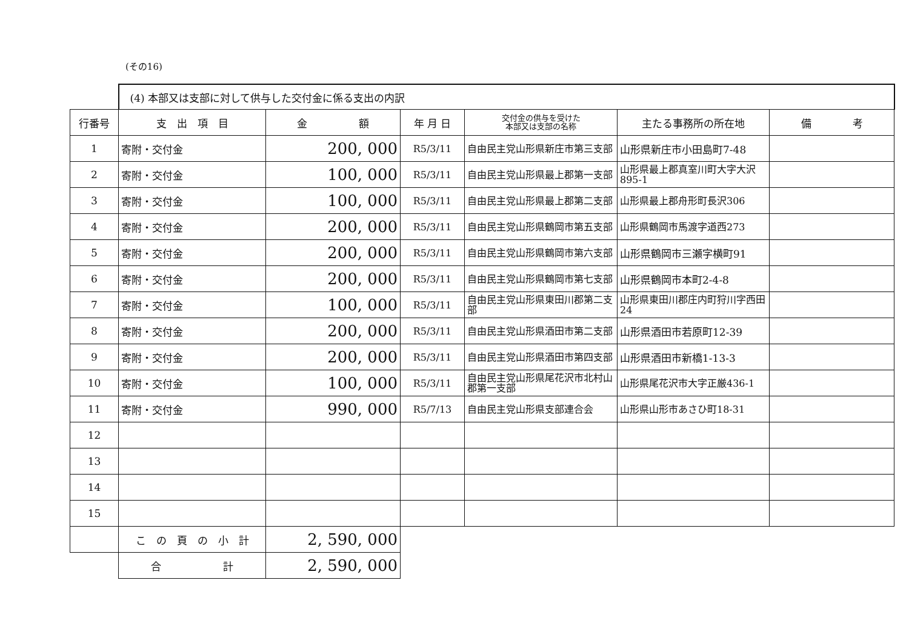(その16)
| | (4) 本部又は支部に対して供与した交付金に係る支出の内訳 | | | | | |
| 行番号 | 支 出 項 目 | 金 額 | 年 月 日 | 交付金の供与を受けた 本部又は支部の名称 | 主たる事務所の所在地 | 備 考 |
| 1 | 寄附・交付金 | 200, 000 | R5/3/11 | 自由民主党山形県新庄市第三支部 | 山形県新庄市小田島町7-48 | |
| 2 | 寄附・交付金 | 100, 000 | R5/3/11 | 自由民主党山形県最上郡第一支部 | 山形県最上郡真室川町大字大沢895-1 | |
| 3 | 寄附・交付金 | 100, 000 | R5/3/11 | 自由民主党山形県最上郡第二支部 | 山形県最上郡舟形町長沢306 | |
| 4 | 寄附・交付金 | 200, 000 | R5/3/11 | 自由民主党山形県鶴岡市第五支部 | 山形県鶴岡市馬渡字道西273 | |
| 5 | 寄附・交付金 | 200, 000 | R5/3/11 | 自由民主党山形県鶴岡市第六支部 | 山形県鶴岡市三瀬字横町91 | |
| 6 | 寄附・交付金 | 200, 000 | R5/3/11 | 自由民主党山形県鶴岡市第七支部 | 山形県鶴岡市本町2-4-8 | |
| 7 | 寄附・交付金 | 100, 000 | R5/3/11 | 自由民主党山形県東田川郡第二支部 | 山形県東田川郡庄内町狩川字西田24 | |
| 8 | 寄附・交付金 | 200, 000 | R5/3/11 | 自由民主党山形県酒田市第二支部 | 山形県酒田市若原町12-39 | |
| 9 | 寄附・交付金 | 200, 000 | R5/3/11 | 自由民主党山形県酒田市第四支部 | 山形県酒田市新橋1-13-3 | |
| 10 | 寄附・交付金 | 100, 000 | R5/3/11 | 自由民主党山形県尾花沢市北村山郡第一支部 | 山形県尾花沢市大字正厳436-1 | |
| 11 | 寄附・交付金 | 990, 000 | R5/7/13 | 自由民主党山形県支部連合会 | 山形県山形市あさひ町18-31 | |
| 12 | | | | | | |
| 13 | | | | | | |
| 14 | | | | | | |
| 15 | | | | | | |
| | こ の 頁 の 小 計 | 2, 590, 000 | | | | |
| | 合 計 | 2, 590, 000 | | | | |